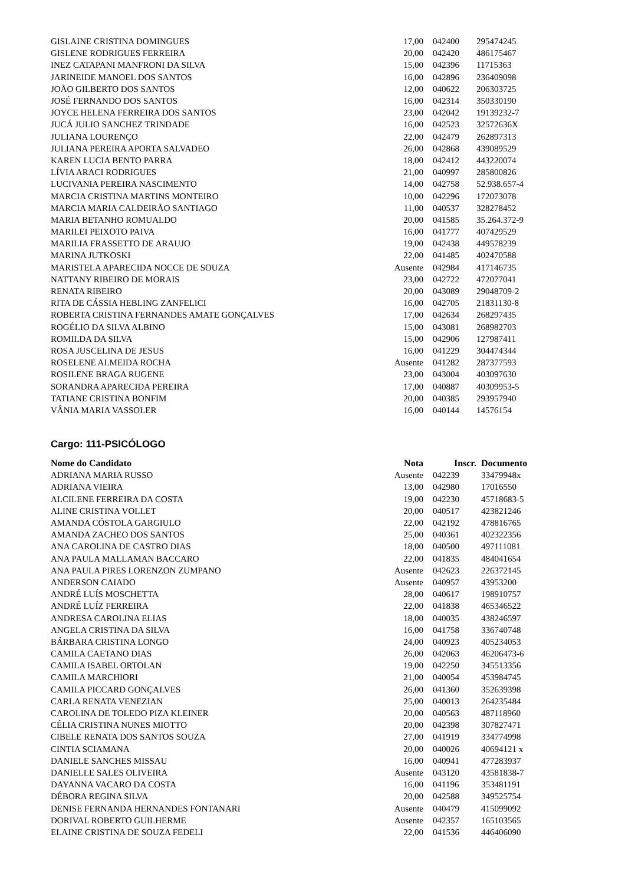| GISLAINE CRISTINA DOMINGUES | 17,00 | 042400 | 295474245 |
| GISLENE RODRIGUES FERREIRA | 20,00 | 042420 | 486175467 |
| INEZ CATAPANI MANFRONI DA SILVA | 15,00 | 042396 | 11715363 |
| JARINEIDE MANOEL DOS SANTOS | 16,00 | 042896 | 236409098 |
| JOÃO GILBERTO DOS SANTOS | 12,00 | 040622 | 206303725 |
| JOSÉ FERNANDO DOS SANTOS | 16,00 | 042314 | 350330190 |
| JOYCE HELENA FERREIRA DOS SANTOS | 23,00 | 042042 | 19139232-7 |
| JUCÁ JULIO SANCHEZ TRINDADE | 16,00 | 042523 | 32572636X |
| JULIANA LOURENÇO | 22,00 | 042479 | 262897313 |
| JULIANA PEREIRA APORTA SALVADEO | 26,00 | 042868 | 439089529 |
| KAREN LUCIA BENTO PARRA | 18,00 | 042412 | 443220074 |
| LÍVIA ARACI RODRIGUES | 21,00 | 040997 | 285800826 |
| LUCIVANIA PEREIRA NASCIMENTO | 14,00 | 042758 | 52.938.657-4 |
| MARCIA CRISTINA MARTINS MONTEIRO | 10,00 | 042296 | 172073078 |
| MARCIA MARIA CALDEIRÃO SANTIAGO | 11,00 | 040537 | 328278452 |
| MARIA BETANHO ROMUALDO | 20,00 | 041585 | 35.264.372-9 |
| MARILEI PEIXOTO PAIVA | 16,00 | 041777 | 407429529 |
| MARILIA FRASSETTO DE ARAUJO | 19,00 | 042438 | 449578239 |
| MARINA JUTKOSKI | 22,00 | 041485 | 402470588 |
| MARISTELA APARECIDA NOCCE DE SOUZA | Ausente | 042984 | 417146735 |
| NATTANY RIBEIRO DE MORAIS | 23,00 | 042722 | 472077041 |
| RENATA RIBEIRO | 20,00 | 043089 | 29048709-2 |
| RITA DE CÁSSIA HEBLING ZANFELICI | 16,00 | 042705 | 21831130-8 |
| ROBERTA CRISTINA FERNANDES AMATE GONÇALVES | 17,00 | 042634 | 268297435 |
| ROGÉLIO DA SILVA ALBINO | 15,00 | 043081 | 268982703 |
| ROMILDA DA SILVA | 15,00 | 042906 | 127987411 |
| ROSA JUSCELINA DE JESUS | 16,00 | 041229 | 304474344 |
| ROSELENE ALMEIDA ROCHA | Ausente | 041282 | 287377593 |
| ROSILENE BRAGA RUGENE | 23,00 | 043004 | 403097630 |
| SORANDRA APARECIDA PEREIRA | 17,00 | 040887 | 40309953-5 |
| TATIANE CRISTINA BONFIM | 20,00 | 040385 | 293957940 |
| VÂNIA MARIA VASSOLER | 16,00 | 040144 | 14576154 |
Cargo: 111-PSICÓLOGO
| Nome do Candidato | Nota | Inscr. | Documento |
| --- | --- | --- | --- |
| ADRIANA MARIA RUSSO | Ausente | 042239 | 33479948x |
| ADRIANA VIEIRA | 13,00 | 042980 | 17016550 |
| ALCILENE FERREIRA DA COSTA | 19,00 | 042230 | 45718683-5 |
| ALINE CRISTINA VOLLET | 20,00 | 040517 | 423821246 |
| AMANDA CÓSTOLA GARGIULO | 22,00 | 042192 | 478816765 |
| AMANDA ZACHEO DOS SANTOS | 25,00 | 040361 | 402322356 |
| ANA CAROLINA DE CASTRO DIAS | 18,00 | 040500 | 497111081 |
| ANA PAULA MALLAMAN BACCARO | 22,00 | 041835 | 484041654 |
| ANA PAULA PIRES LORENZON ZUMPANO | Ausente | 042623 | 226372145 |
| ANDERSON CAIADO | Ausente | 040957 | 43953200 |
| ANDRÉ LUÍS MOSCHETTA | 28,00 | 040617 | 198910757 |
| ANDRÉ LUÍZ FERREIRA | 22,00 | 041838 | 465346522 |
| ANDRESA CAROLINA ELIAS | 18,00 | 040035 | 438246597 |
| ANGELA CRISTINA DA SILVA | 16,00 | 041758 | 336740748 |
| BÁRBARA CRISTINA LONGO | 24,00 | 040923 | 405234053 |
| CAMILA CAETANO DIAS | 26,00 | 042063 | 46206473-6 |
| CAMILA ISABEL ORTOLAN | 19,00 | 042250 | 345513356 |
| CAMILA MARCHIORI | 21,00 | 040054 | 453984745 |
| CAMILA PICCARD GONÇALVES | 26,00 | 041360 | 352639398 |
| CARLA RENATA VENEZIAN | 25,00 | 040013 | 264235484 |
| CAROLINA DE TOLEDO PIZA KLEINER | 20,00 | 040563 | 487118960 |
| CÉLIA CRISTINA NUNES MIOTTO | 20,00 | 042398 | 307827471 |
| CIBELE RENATA DOS SANTOS SOUZA | 27,00 | 041919 | 334774998 |
| CINTIA SCIAMANA | 20,00 | 040026 | 40694121 x |
| DANIELE SANCHES MISSAU | 16,00 | 040941 | 477283937 |
| DANIELLE SALES OLIVEIRA | Ausente | 043120 | 43581838-7 |
| DAYANNA VACARO DA COSTA | 16,00 | 041196 | 353481191 |
| DÉBORA REGINA SILVA | 20,00 | 042588 | 349525754 |
| DENISE FERNANDA HERNANDES FONTANARI | Ausente | 040479 | 415099092 |
| DORIVAL ROBERTO GUILHERME | Ausente | 042357 | 165103565 |
| ELAINE CRISTINA DE SOUZA FEDELI | 22,00 | 041536 | 446406090 |